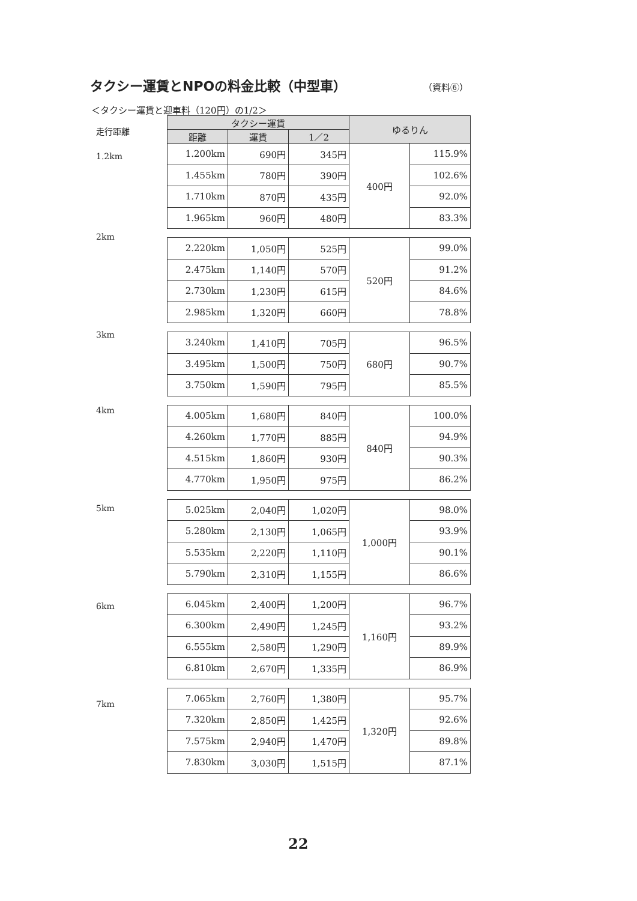タクシー運賃とNPOの料金比較（中型車）
（資料⑥）
＜タクシー運賃と迎車料（120円）の1/2＞
走行距離
1.2km
2km
3km
4km
5km
6km
7km
| タクシー運賃 | | | ゆるりん | |
| --- | --- | --- | --- | --- |
| 距離 | 運賃 | 1／2 | | |
| 1.200km | 690円 | 345円 | 400円 | 115.9% |
| 1.455km | 780円 | 390円 | | 102.6% |
| 1.710km | 870円 | 435円 | | 92.0% |
| 1.965km | 960円 | 480円 | | 83.3% |
| 2.220km | 1,050円 | 525円 | 520円 | 99.0% |
| 2.475km | 1,140円 | 570円 | | 91.2% |
| 2.730km | 1,230円 | 615円 | | 84.6% |
| 2.985km | 1,320円 | 660円 | | 78.8% |
| 3.240km | 1,410円 | 705円 | 680円 | 96.5% |
| 3.495km | 1,500円 | 750円 | | 90.7% |
| 3.750km | 1,590円 | 795円 | | 85.5% |
| 4.005km | 1,680円 | 840円 | 840円 | 100.0% |
| 4.260km | 1,770円 | 885円 | | 94.9% |
| 4.515km | 1,860円 | 930円 | | 90.3% |
| 4.770km | 1,950円 | 975円 | | 86.2% |
| 5.025km | 2,040円 | 1,020円 | 1,000円 | 98.0% |
| 5.280km | 2,130円 | 1,065円 | | 93.9% |
| 5.535km | 2,220円 | 1,110円 | | 90.1% |
| 5.790km | 2,310円 | 1,155円 | | 86.6% |
| 6.045km | 2,400円 | 1,200円 | 1,160円 | 96.7% |
| 6.300km | 2,490円 | 1,245円 | | 93.2% |
| 6.555km | 2,580円 | 1,290円 | | 89.9% |
| 6.810km | 2,670円 | 1,335円 | | 86.9% |
| 7.065km | 2,760円 | 1,380円 | 1,320円 | 95.7% |
| 7.320km | 2,850円 | 1,425円 | | 92.6% |
| 7.575km | 2,940円 | 1,470円 | | 89.8% |
| 7.830km | 3,030円 | 1,515円 | | 87.1% |
22